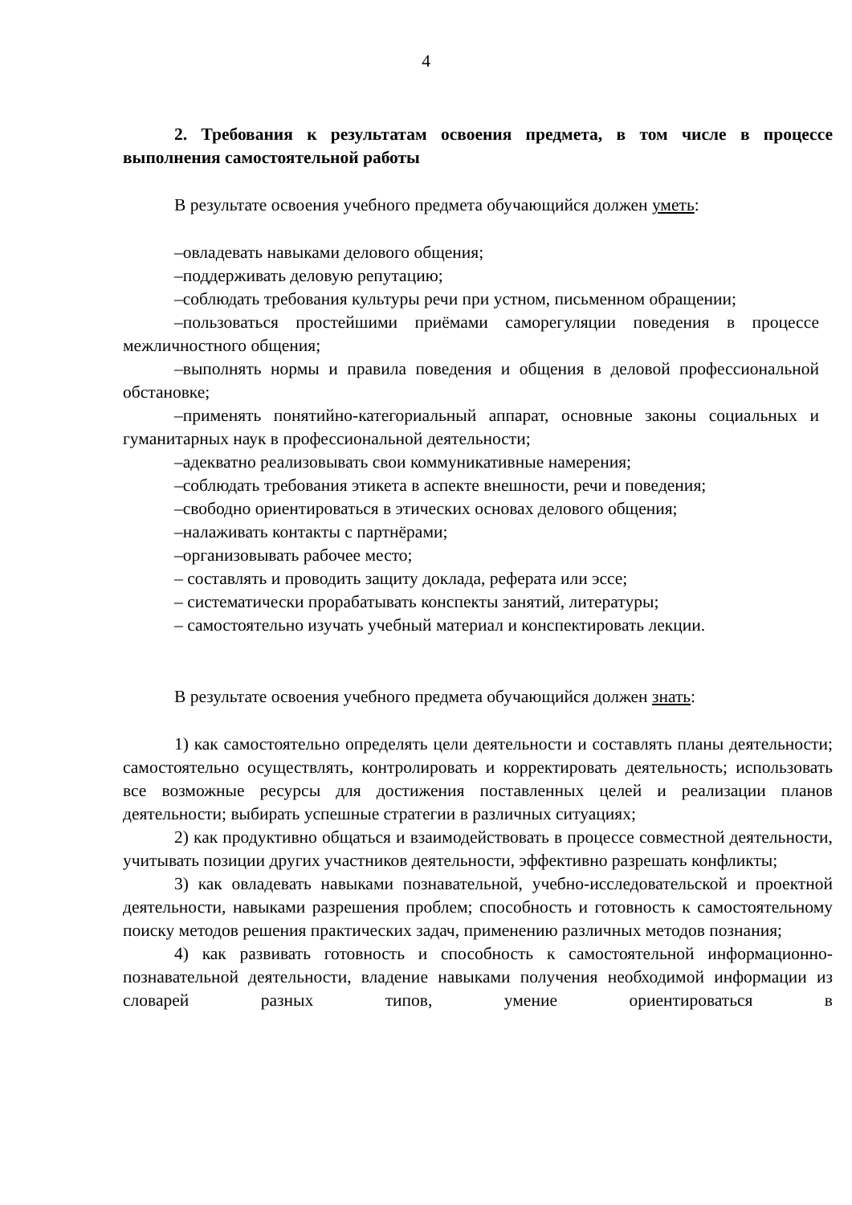4
2. Требования к результатам освоения предмета, в том числе в процессе выполнения самостоятельной работы
В результате освоения учебного предмета обучающийся должен уметь:
–овладевать навыками делового общения;
–поддерживать деловую репутацию;
–соблюдать требования культуры речи при устном, письменном обращении;
–пользоваться простейшими приёмами саморегуляции поведения в процессе межличностного общения;
–выполнять нормы и правила поведения и общения в деловой профессиональной обстановке;
–применять понятийно-категориальный аппарат, основные законы социальных и гуманитарных наук в профессиональной деятельности;
–адекватно реализовывать свои коммуникативные намерения;
–соблюдать требования этикета в аспекте внешности, речи и поведения;
–свободно ориентироваться в этических основах делового общения;
–налаживать контакты с партнёрами;
–организовывать рабочее место;
– составлять и проводить защиту доклада, реферата или эссе;
– систематически прорабатывать конспекты занятий, литературы;
– самостоятельно изучать учебный материал и конспектировать лекции.
В результате освоения учебного предмета обучающийся должен знать:
1) как самостоятельно определять цели деятельности и составлять планы деятельности; самостоятельно осуществлять, контролировать и корректировать деятельность; использовать все возможные ресурсы для достижения поставленных целей и реализации планов деятельности; выбирать успешные стратегии в различных ситуациях;
2) как продуктивно общаться и взаимодействовать в процессе совместной деятельности, учитывать позиции других участников деятельности, эффективно разрешать конфликты;
3) как овладевать навыками познавательной, учебно-исследовательской и проектной деятельности, навыками разрешения проблем; способность и готовность к самостоятельному поиску методов решения практических задач, применению различных методов познания;
4) как развивать готовность и способность к самостоятельной информационно-познавательной деятельности, владение навыками получения необходимой информации из словарей разных типов, умение ориентироваться в